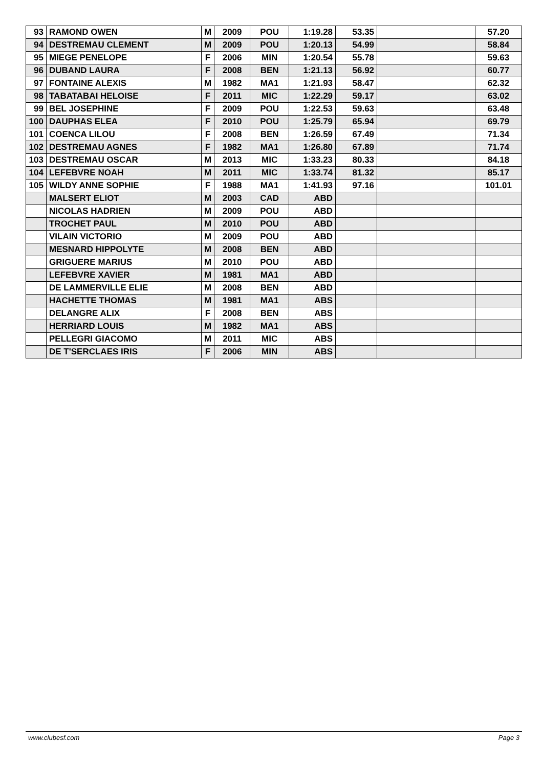| 93 | RAMOND OWEN | M | 2009 | POU | 1:19.28 | 53.35 | | 57.20 |
| 94 | DESTREMAU CLEMENT | M | 2009 | POU | 1:20.13 | 54.99 | | 58.84 |
| 95 | MIEGE PENELOPE | F | 2006 | MIN | 1:20.54 | 55.78 | | 59.63 |
| 96 | DUBAND LAURA | F | 2008 | BEN | 1:21.13 | 56.92 | | 60.77 |
| 97 | FONTAINE ALEXIS | M | 1982 | MA1 | 1:21.93 | 58.47 | | 62.32 |
| 98 | TABATABAI HELOISE | F | 2011 | MIC | 1:22.29 | 59.17 | | 63.02 |
| 99 | BEL JOSEPHINE | F | 2009 | POU | 1:22.53 | 59.63 | | 63.48 |
| 100 | DAUPHAS ELEA | F | 2010 | POU | 1:25.79 | 65.94 | | 69.79 |
| 101 | COENCA LILOU | F | 2008 | BEN | 1:26.59 | 67.49 | | 71.34 |
| 102 | DESTREMAU AGNES | F | 1982 | MA1 | 1:26.80 | 67.89 | | 71.74 |
| 103 | DESTREMAU OSCAR | M | 2013 | MIC | 1:33.23 | 80.33 | | 84.18 |
| 104 | LEFEBVRE NOAH | M | 2011 | MIC | 1:33.74 | 81.32 | | 85.17 |
| 105 | WILDY ANNE SOPHIE | F | 1988 | MA1 | 1:41.93 | 97.16 | | 101.01 |
| | MALSERT ELIOT | M | 2003 | CAD | ABD | | | |
| | NICOLAS HADRIEN | M | 2009 | POU | ABD | | | |
| | TROCHET PAUL | M | 2010 | POU | ABD | | | |
| | VILAIN VICTORIO | M | 2009 | POU | ABD | | | |
| | MESNARD HIPPOLYTE | M | 2008 | BEN | ABD | | | |
| | GRIGUERE MARIUS | M | 2010 | POU | ABD | | | |
| | LEFEBVRE XAVIER | M | 1981 | MA1 | ABD | | | |
| | DE LAMMERVILLE ELIE | M | 2008 | BEN | ABD | | | |
| | HACHETTE THOMAS | M | 1981 | MA1 | ABS | | | |
| | DELANGRE ALIX | F | 2008 | BEN | ABS | | | |
| | HERRIARD LOUIS | M | 1982 | MA1 | ABS | | | |
| | PELLEGRI GIACOMO | M | 2011 | MIC | ABS | | | |
| | DE T'SERCLAES IRIS | F | 2006 | MIN | ABS | | | |
www.clubesf.com Page 3